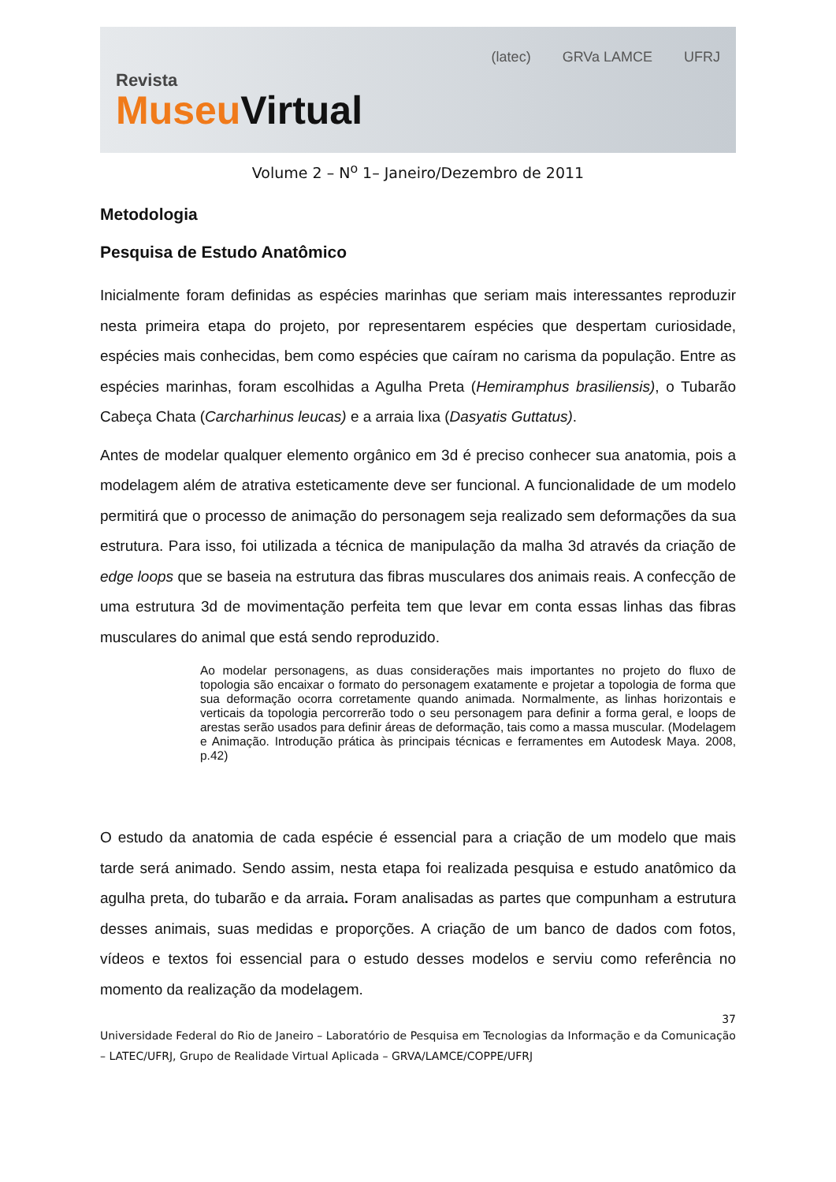Revista
Museu Virtual
(latec) GRVa LAMCE UFRJ
Volume 2 – N<sup>o</sup> 1– Janeiro/Dezembro de 2011
Metodologia
Pesquisa de Estudo Anatômico
Inicialmente foram definidas as espécies marinhas que seriam mais interessantes reproduzir nesta primeira etapa do projeto, por representarem espécies que despertam curiosidade, espécies mais conhecidas, bem como espécies que caíram no carisma da população. Entre as espécies marinhas, foram escolhidas a Agulha Preta (Hemiramphus brasiliensis), o Tubarão Cabeça Chata (Carcharhinus leucas) e a arraia lixa (Dasyatis Guttatus).
Antes de modelar qualquer elemento orgânico em 3d é preciso conhecer sua anatomia, pois a modelagem além de atrativa esteticamente deve ser funcional. A funcionalidade de um modelo permitirá que o processo de animação do personagem seja realizado sem deformações da sua estrutura. Para isso, foi utilizada a técnica de manipulação da malha 3d através da criação de edge loops que se baseia na estrutura das fibras musculares dos animais reais. A confecção de uma estrutura 3d de movimentação perfeita tem que levar em conta essas linhas das fibras musculares do animal que está sendo reproduzido.
Ao modelar personagens, as duas considerações mais importantes no projeto do fluxo de topologia são encaixar o formato do personagem exatamente e projetar a topologia de forma que sua deformação ocorra corretamente quando animada. Normalmente, as linhas horizontais e verticais da topologia percorrerão todo o seu personagem para definir a forma geral, e loops de arestas serão usados para definir áreas de deformação, tais como a massa muscular. (Modelagem e Animação. Introdução prática às principais técnicas e ferramentes em Autodesk Maya. 2008, p.42)
O estudo da anatomia de cada espécie é essencial para a criação de um modelo que mais tarde será animado. Sendo assim, nesta etapa foi realizada pesquisa e estudo anatômico da agulha preta, do tubarão e da arraia. Foram analisadas as partes que compunham a estrutura desses animais, suas medidas e proporções. A criação de um banco de dados com fotos, vídeos e textos foi essencial para o estudo desses modelos e serviu como referência no momento da realização da modelagem.
37
Universidade Federal do Rio de Janeiro – Laboratório de Pesquisa em Tecnologias da Informação e da Comunicação – LATEC/UFRJ, Grupo de Realidade Virtual Aplicada – GRVA/LAMCE/COPPE/UFRJ